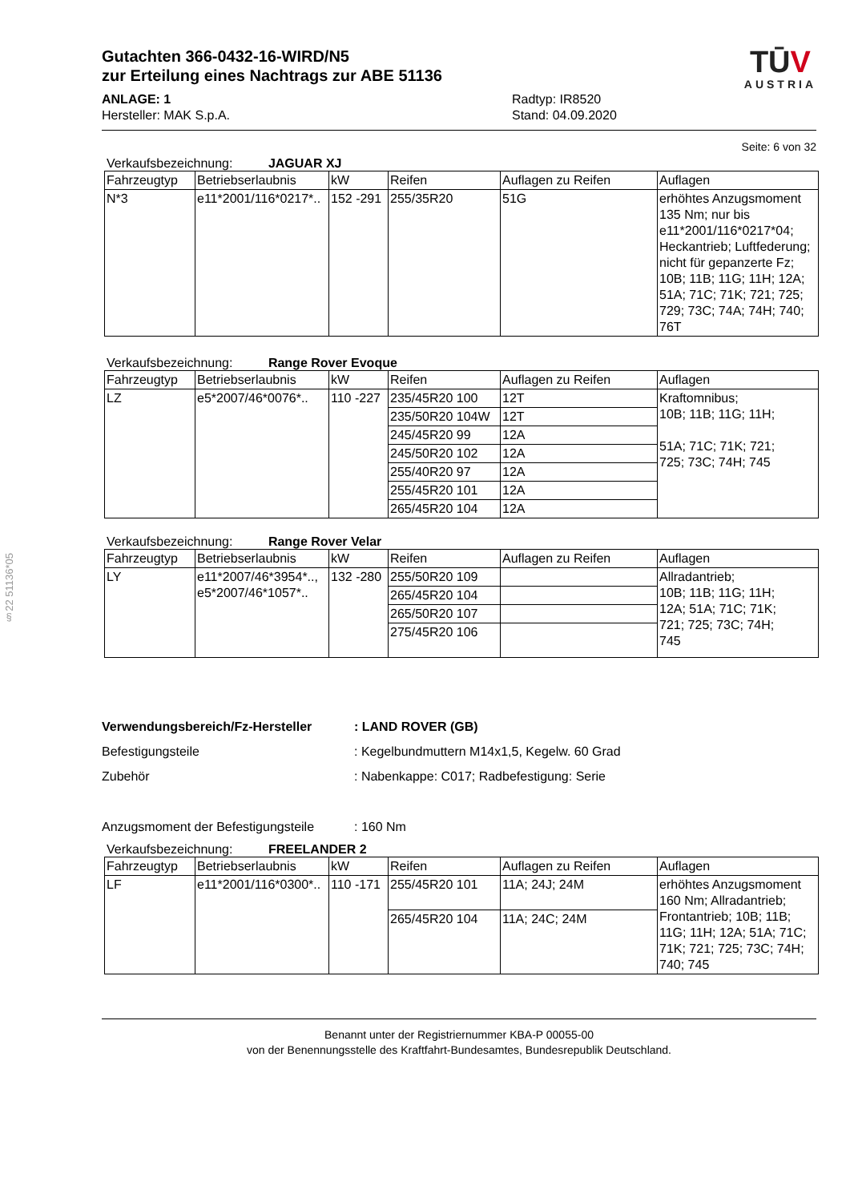§22 51136*05
Gutachten 366-0432-16-WIRD/N5
zur Erteilung eines Nachtrags zur ABE 51136
ANLAGE: 1
Hersteller: MAK S.p.A.
Radtyp: IR8520
Stand: 04.09.2020
TŪV
AUSTRIA
Seite: 6 von 32
Verkaufsbezeichnung: JAGUAR XJ
| Fahrzeugtyp | Betriebserlaubnis | kW | Reifen | Auflagen zu Reifen | Auflagen |
| --- | --- | --- | --- | --- | --- |
| N*3 | e11*2001/116*0217*.. | 152 -291 | 255/35R20 | 51G | erhöhtes Anzugsmoment 135 Nm; nur bis e11*2001/116*0217*04; Heckantrieb; Luftfederung; nicht für gepanzerte Fz; 10B; 11B; 11G; 11H; 12A; 51A; 71C; 71K; 721; 725; 729; 73C; 74A; 74H; 740; 76T |
Verkaufsbezeichnung: Range Rover Evoque
| Fahrzeugtyp | Betriebserlaubnis | kW | Reifen | Auflagen zu Reifen | Auflagen |
| --- | --- | --- | --- | --- | --- |
| LZ | e5*2007/46*0076*.. | 110 -227 | 235/45R20 100 | 12T | Kraftomnibus; 10B; 11B; 11G; 11H; 51A; 71C; 71K; 721; 725; 73C; 74H; 745 |
| | | | 235/50R20 104W | 12T | |
| | | | 245/45R20 99 | 12A | |
| | | | 245/50R20 102 | 12A | |
| | | | 255/40R20 97 | 12A | |
| | | | 255/45R20 101 | 12A | |
| | | | 265/45R20 104 | 12A | |
Verkaufsbezeichnung: Range Rover Velar
| Fahrzeugtyp | Betriebserlaubnis | kW | Reifen | Auflagen zu Reifen | Auflagen |
| --- | --- | --- | --- | --- | --- |
| LY | e11*2007/46*3954*.., e5*2007/46*1057*.. | 132 -280 | 255/50R20 109 | | Allradantrieb; 10B; 11B; 11G; 11H; 12A; 51A; 71C; 71K; 721; 725; 73C; 74H; 745 |
| | | | 265/45R20 104 | | |
| | | | 265/50R20 107 | | |
| | | | 275/45R20 106 | | |
Verwendungsbereich/Fz-Hersteller: LAND ROVER (GB)
Befestigungsteile: Kegelbundmuttern M14x1,5, Kegelw. 60 Grad
Zubehör: Nabenkappe: C017; Radbefestigung: Serie
Anzugsmoment der Befestigungsteile: 160 Nm
Verkaufsbezeichnung: FREELANDER 2
| Fahrzeugtyp | Betriebserlaubnis | kW | Reifen | Auflagen zu Reifen | Auflagen |
| --- | --- | --- | --- | --- | --- |
| LF | e11*2001/116*0300*.. | 110 -171 | 255/45R20 101 | 11A; 24J; 24M | erhöhtes Anzugsmoment 160 Nm; Allradantrieb; Frontantrieb; 10B; 11B; 11G; 11H; 12A; 51A; 71C; 71K; 721; 725; 73C; 74H; 740; 745 |
| | | | 265/45R20 104 | 11A; 24C; 24M | |
Benannt unter der Registriernummer KBA-P 00055-00
von der Benennungsstelle des Kraftfahrt-Bundesamtes, Bundesrepublik Deutschland.